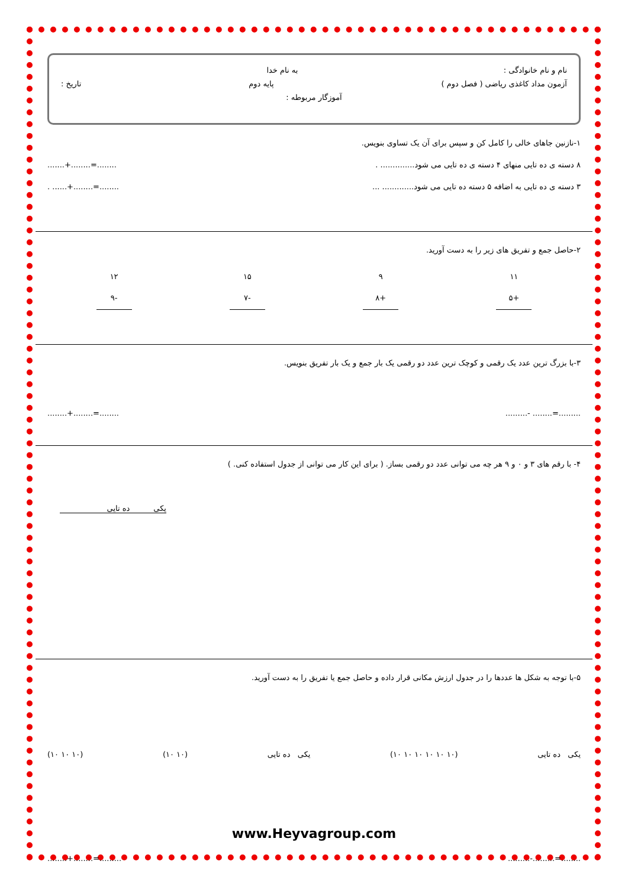نام و نام خانوادگی : به نام خدا
آزمون مداد کاغذی ریاضی ( فصل دوم ) پایه دوم تاریخ :
آموزگار مربوطه :
۱-نازنین جاهای خالی را کامل کن و سپس برای آن یک تساوی بنویس.
۸ دسته ی ده تایی منهای ۴ دسته ی ده تایی می شود.............. ........+........=........
۳ دسته ی ده تایی به اضافه ۵ دسته ده تایی می شود............. .... ......+........=........
۲-حاصل جمع و تفریق های زیر را به دست آورید.
۱۱
+۵
۹
+۸
۱۵
-۷
۱۲
-۹
۳-با بزرگ ترین عدد یک رقمی و کوچک ترین عدد دو رقمی یک بار جمع و یک بار تفریق بنویس.
.........- ........=.................+........=........
۴- با رقم های ۳ و ۰ و ۹ هر چه می توانی عدد دو رقمی بساز. ( برای این کار می توانی از جدول استفاده کنی. )
یکی ده تایی
۵-با توجه به شکل ها عددها را در جدول ارزش مکانی قرار داده و حاصل جمع یا تفریق را به دست آورید.
یکی ده تایی (۱۰ ۱۰ ۱۰ ۱۰ ۱۰ ۱۰) یکی ده تایی (۱۰ ۱۰) (۱۰ ۱۰ ۱۰)
www.Heyvagroup.com
.........-.........=................+........=.........